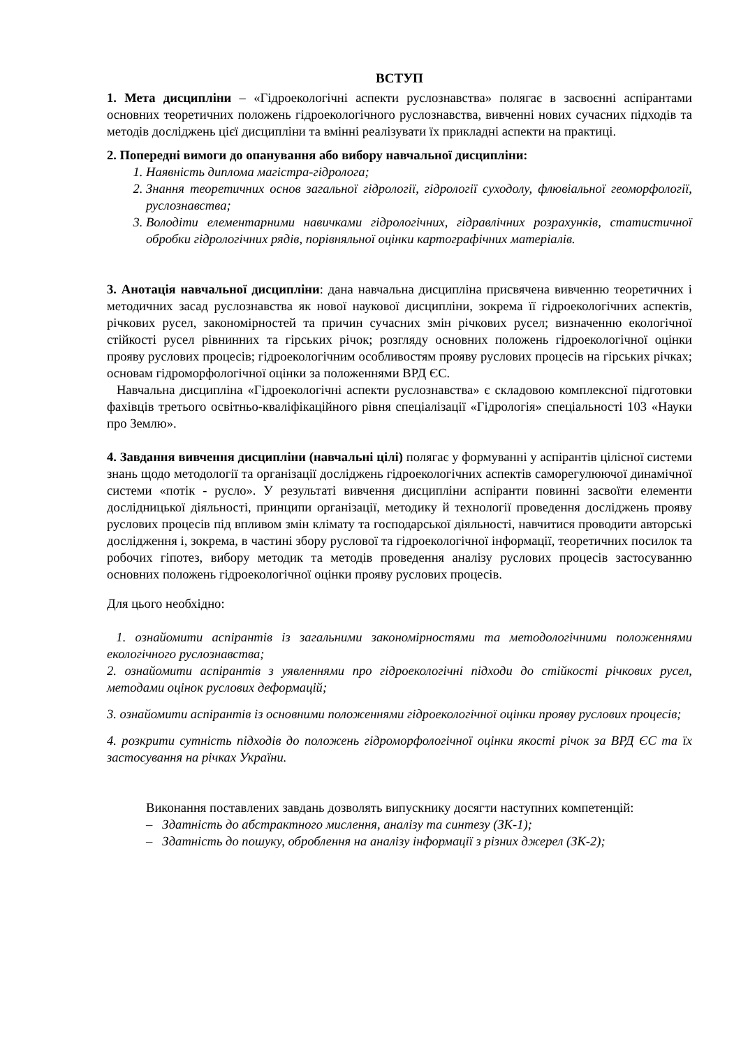ВСТУП
1. Мета дисципліни – «Гідроекологічні аспекти руслознавства» полягає в засвоєнні аспірантами основних теоретичних положень гідроекологічного руслознавства, вивченні нових сучасних підходів та методів досліджень цієї дисципліни та вмінні реалізувати їх прикладні аспекти на практиці.
2. Попередні вимоги до опанування або вибору навчальної дисципліни:
1. Наявність диплома магістра-гідролога;
2. Знання теоретичних основ загальної гідрології, гідрології суходолу, флювіальної геоморфології, руслознавства;
3. Володіти елементарними навичками гідрологічних, гідравлічних розрахунків, статистичної обробки гідрологічних рядів, порівняльної оцінки картографічних матеріалів.
3. Анотація навчальної дисципліни: дана навчальна дисципліна присвячена вивченню теоретичних і методичних засад руслознавства як нової наукової дисципліни, зокрема її гідроекологічних аспектів, річкових русел, закономірностей та причин сучасних змін річкових русел; визначенню екологічної стійкості русел рівнинних та гірських річок; розгляду основних положень гідроекологічної оцінки прояву руслових процесів; гідроекологічним особливостям прояву руслових процесів на гірських річках; основам гідроморфологічної оцінки за положеннями ВРД ЄС.
Навчальна дисципліна «Гідроекологічні аспекти руслознавства» є складовою комплексної підготовки фахівців третього освітньо-кваліфікаційного рівня спеціалізації «Гідрологія» спеціальності 103 «Науки про Землю».
4. Завдання вивчення дисципліни (навчальні цілі) полягає у формуванні у аспірантів цілісної системи знань щодо методології та організації досліджень гідроекологічних аспектів саморегулюючої динамічної системи «потік - русло». У результаті вивчення дисципліни аспіранти повинні засвоїти елементи дослідницької діяльності, принципи організації, методику й технології проведення досліджень прояву руслових процесів під впливом змін клімату та господарської діяльності, навчитися проводити авторські дослідження і, зокрема, в частині збору руслової та гідроекологічної інформації, теоретичних посилок та робочих гіпотез, вибору методик та методів проведення аналізу руслових процесів застосуванню основних положень гідроекологічної оцінки прояву руслових процесів.
Для цього необхідно:
1. ознайомити аспірантів із загальними закономірностями та методологічними положеннями екологічного руслознавства;
2. ознайомити аспірантів з уявленнями про гідроекологічні підходи до стійкості річкових русел, методами оцінок руслових деформацій;
3. ознайомити аспірантів із основними положеннями гідроекологічної оцінки прояву руслових процесів;
4. розкрити сутність підходів до положень гідроморфологічної оцінки якості річок за ВРД ЄС та їх застосування на річках України.
Виконання поставлених завдань дозволять випускнику досягти наступних компетенцій:
– Здатність до абстрактного мислення, аналізу та синтезу (ЗК-1);
– Здатність до пошуку, оброблення на аналізу інформації з різних джерел (ЗК-2);